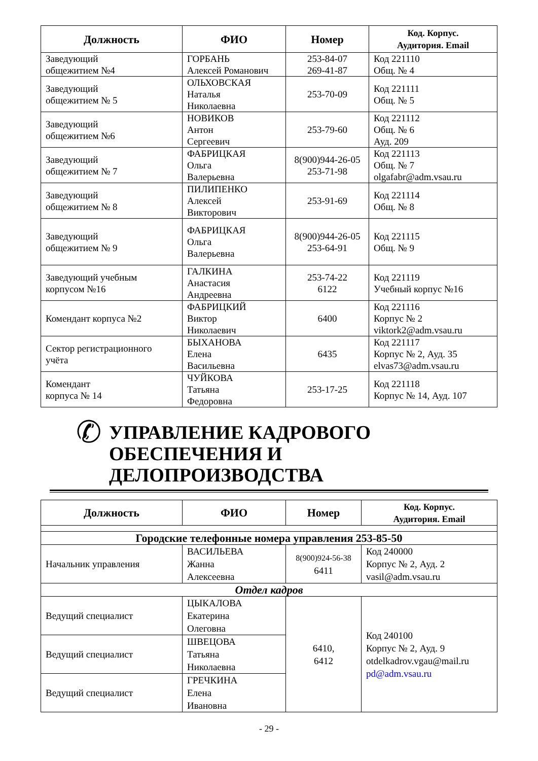| Должность | ФИО | Номер | Код. Корпус. Аудитория. Email |
| --- | --- | --- | --- |
| Заведующий общежитием №4 | ГОРБАНЬ Алексей Романович | 253-84-07 269-41-87 | Код 221110 Общ. № 4 |
| Заведующий общежитием № 5 | ОЛЬХОВСКАЯ Наталья Николаевна | 253-70-09 | Код 221111 Общ. № 5 |
| Заведующий общежитием №6 | НОВИКОВ Антон Сергеевич | 253-79-60 | Код 221112 Общ. № 6 Ауд. 209 |
| Заведующий общежитием № 7 | ФАБРИЦКАЯ Ольга Валерьевна | 8(900)944-26-05 253-71-98 | Код 221113 Общ. № 7 olgafabr@adm.vsau.ru |
| Заведующий общежитием № 8 | ПИЛИПЕНКО Алексей Викторович | 253-91-69 | Код 221114 Общ. № 8 |
| Заведующий общежитием № 9 | ФАБРИЦКАЯ Ольга Валерьевна | 8(900)944-26-05 253-64-91 | Код 221115 Общ. № 9 |
| Заведующий учебным корпусом №16 | ГАЛКИНА Анастасия Андреевна | 253-74-22 6122 | Код 221119 Учебный корпус №16 |
| Комендант корпуса №2 | ФАБРИЦКИЙ Виктор Николаевич | 6400 | Код 221116 Корпус № 2 viktork2@adm.vsau.ru |
| Сектор регистрационного учёта | БЫХАНОВА Елена Васильевна | 6435 | Код 221117 Корпус № 2, Ауд. 35 elvas73@adm.vsau.ru |
| Комендант корпуса № 14 | ЧУЙКОВА Татьяна Федоровна | 253-17-25 | Код 221118 Корпус № 14, Ауд. 107 |
✆ УПРАВЛЕНИЕ КАДРОВОГО
ОБЕСПЕЧЕНИЯ И ДЕЛОПРОИЗВОДСТВА
| Должность | ФИО | Номер | Код. Корпус. Аудитория. Email |
| --- | --- | --- | --- |
| Городские телефонные номера управления 253-85-50 | | | |
| Начальник управления | ВАСИЛЬЕВА Жанна Алексеевна | 8(900)924-56-38 6411 | Код 240000 Корпус № 2, Ауд. 2 vasil@adm.vsau.ru |
| Отдел кадров | | | |
| Ведущий специалист | ЦЫКАЛОВА Екатерина Олеговна | 6410, 6412 | Код 240100 Корпус № 2, Ауд. 9 otdelkadrov.vgau@mail.ru pd@adm.vsau.ru |
| Ведущий специалист | ШВЕЦОВА Татьяна Николаевна | | |
| Ведущий специалист | ГРЕЧКИНА Елена Ивановна | | |
- 29 -